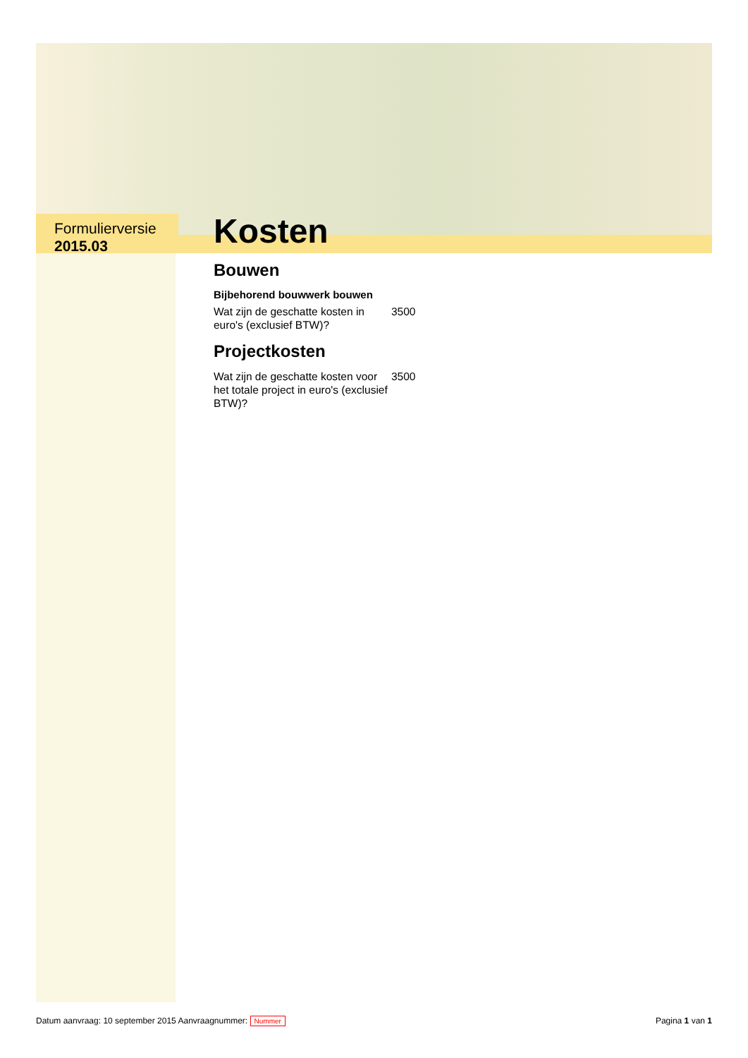Formulierversie
2015.03
Kosten
Bouwen
Bijbehorend bouwwerk bouwen
Wat zijn de geschatte kosten in euro's (exclusief BTW)?
3500
Projectkosten
Wat zijn de geschatte kosten voor het totale project in euro's (exclusief BTW)?
3500
Datum aanvraag: 10 september 2015 Aanvraagnummer: Nummer
Pagina 1 van 1